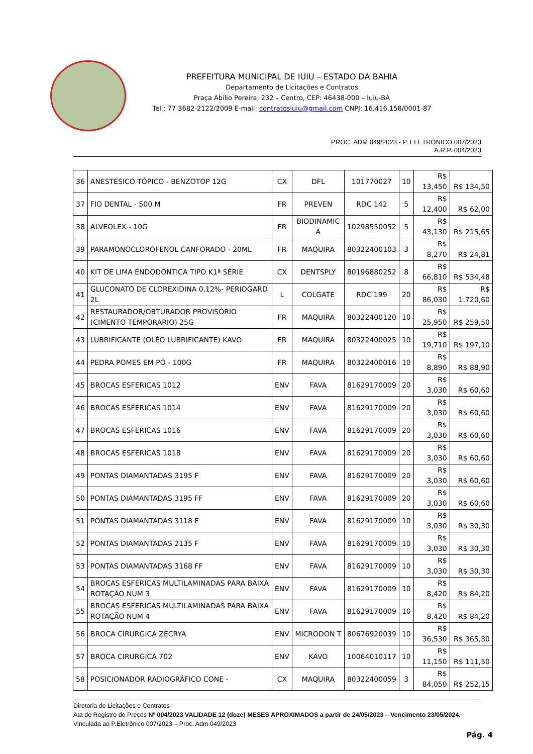PREFEITURA MUNICIPAL DE IUIU – ESTADO DA BAHIA
Departamento de Licitações e Contratos
Praça Abílio Pereira, 232 – Centro, CEP: 46438-000 – Iuiu-BA
Tel.: 77 3682-2122/2009 E-mail: contratosiuiu@gmail.com CNPJ: 16.416.158/0001-87
PROC. ADM 049/2023 - P. ELETRÔNICO 007/2023
A.R.P. 004/2023
| 36 | ANESTÉSICO TÓPICO - BENZOTOP 12G | CX | DFL | 101770027 | 10 | R$ 13,450 | R$ 134,50 |
| 37 | FIO DENTAL - 500 M | FR | PREVEN | RDC 142 | 5 | R$ 12,400 | R$ 62,00 |
| 38 | ALVEOLEX - 10G | FR | BIODINAMIC A | 10298550052 | 5 | R$ 43,130 | R$ 215,65 |
| 39 | PARAMONOCLOROFENOL CANFORADO - 20ML | FR | MAQUIRA | 80322400103 | 3 | R$ 8,270 | R$ 24,81 |
| 40 | KIT DE LIMA ENDODÔNTICA TIPO K1ª SÉRIE | CX | DENTSPLY | 80196880252 | 8 | R$ 66,810 | R$ 534,48 |
| 41 | GLUCONATO DE CLOREXIDINA 0,12%- PERIOGARD 2L | L | COLGATE | RDC 199 | 20 | R$ 86,030 | R$ 1.720,60 |
| 42 | RESTAURADOR/OBTURADOR PROVISÓRIO (CIMENTO TEMPORARIO) 25G | FR | MAQUIRA | 80322400120 | 10 | R$ 25,950 | R$ 259,50 |
| 43 | LUBRIFICANTE (OLÉO LUBRIFICANTE) KAVO | FR | MAQUIRA | 80322400025 | 10 | R$ 19,710 | R$ 197,10 |
| 44 | PEDRA POMES EM PÓ - 100G | FR | MAQUIRA | 80322400016 | 10 | R$ 8,890 | R$ 88,90 |
| 45 | BROCAS ESFERICAS 1012 | ENV | FAVA | 81629170009 | 20 | R$ 3,030 | R$ 60,60 |
| 46 | BROCAS ESFERICAS 1014 | ENV | FAVA | 81629170009 | 20 | R$ 3,030 | R$ 60,60 |
| 47 | BROCAS ESFERICAS 1016 | ENV | FAVA | 81629170009 | 20 | R$ 3,030 | R$ 60,60 |
| 48 | BROCAS ESFERICAS 1018 | ENV | FAVA | 81629170009 | 20 | R$ 3,030 | R$ 60,60 |
| 49 | PONTAS DIAMANTADAS 3195 F | ENV | FAVA | 81629170009 | 20 | R$ 3,030 | R$ 60,60 |
| 50 | PONTAS DIAMANTADAS 3195 FF | ENV | FAVA | 81629170009 | 20 | R$ 3,030 | R$ 60,60 |
| 51 | PONTAS DIAMANTADAS 3118 F | ENV | FAVA | 81629170009 | 10 | R$ 3,030 | R$ 30,30 |
| 52 | PONTAS DIAMANTADAS 2135 F | ENV | FAVA | 81629170009 | 10 | R$ 3,030 | R$ 30,30 |
| 53 | PONTAS DIAMANTADAS 3168 FF | ENV | FAVA | 81629170009 | 10 | R$ 3,030 | R$ 30,30 |
| 54 | BROCAS ESFERICAS MULTILAMINADAS PARA BAIXA ROTAÇÃO NUM 3 | ENV | FAVA | 81629170009 | 10 | R$ 8,420 | R$ 84,20 |
| 55 | BROCAS ESFERICAS MULTILAMINADAS PARA BAIXA ROTAÇÃO NUM 4 | ENV | FAVA | 81629170009 | 10 | R$ 8,420 | R$ 84,20 |
| 56 | BROCA CIRURGICA ZÉCRYA | ENV | MICRODON T | 80676920039 | 10 | R$ 36,530 | R$ 365,30 |
| 57 | BROCA CIRURGICA 702 | ENV | KAVO | 10064010117 | 10 | R$ 11,150 | R$ 111,50 |
| 58 | POSICIONADOR RADIOGRÁFICO CONE - | CX | MAQUIRA | 80322400059 | 3 | R$ 84,050 | R$ 252,15 |
Diretoria de Licitações e Contratos
Ata de Registro de Preços Nº 004/2023 VALIDADE 12 (doze) MESES APROXIMADOS a partir de 24/05/2023 – Vencimento 23/05/2024.
Vinculada ao P.Eletrônico 007/2023 – Proc. Adm 049/2023
Pág. 4